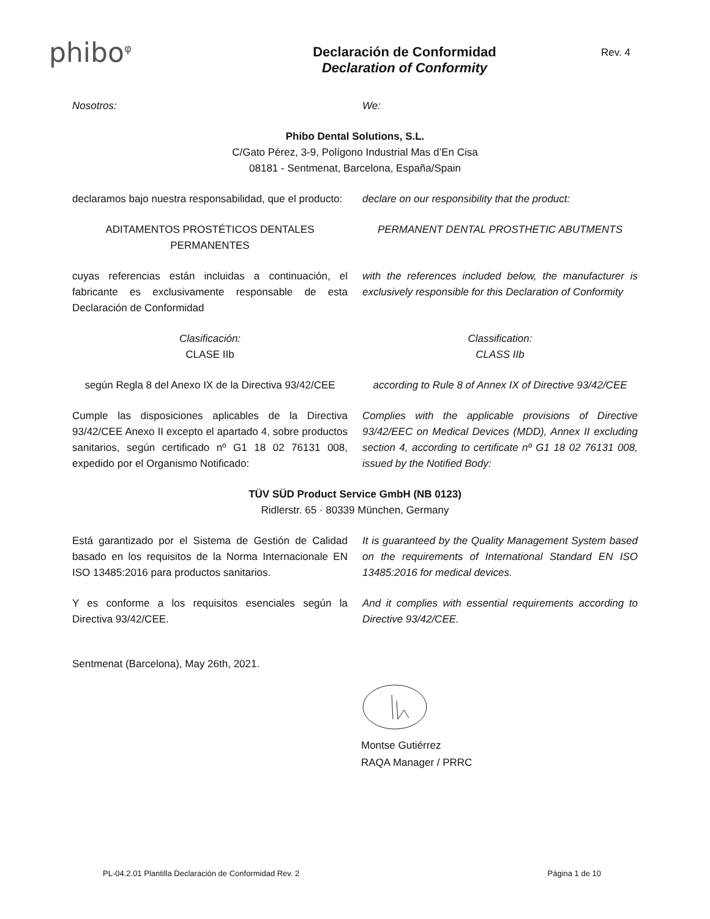phibo<sup>φ</sup>
Declaración de Conformidad
Declaration of Conformity
Rev. 4
Nosotros: We:
Phibo Dental Solutions, S.L.
C/Gato Pérez, 3-9, Polígono Industrial Mas d’En Cisa
08181 - Sentmenat, Barcelona, España/Spain
declaramos bajo nuestra responsabilidad, que el producto:
declare on our responsibility that the product:
ADITAMENTOS PROSTÉTICOS DENTALES PERMANENTES
PERMANENT DENTAL PROSTHETIC ABUTMENTS
cuyas referencias están incluidas a continuación, el fabricante es exclusivamente responsable de esta Declaración de Conformidad
with the references included below, the manufacturer is exclusively responsible for this Declaration of Conformity
Clasificación:
CLASE IIb
Classification:
CLASS IIb
según Regla 8 del Anexo IX de la Directiva 93/42/CEE
according to Rule 8 of Annex IX of Directive 93/42/CEE
Cumple las disposiciones aplicables de la Directiva 93/42/CEE Anexo II excepto el apartado 4, sobre productos sanitarios, según certificado nº G1 18 02 76131 008, expedido por el Organismo Notificado:
Complies with the applicable provisions of Directive 93/42/EEC on Medical Devices (MDD), Annex II excluding section 4, according to certificate nº G1 18 02 76131 008, issued by the Notified Body:
TÜV SÜD Product Service GmbH (NB 0123)
Ridlerstr. 65 · 80339 München, Germany
Está garantizado por el Sistema de Gestión de Calidad basado en los requisitos de la Norma Internacionale EN ISO 13485:2016 para productos sanitarios.
It is guaranteed by the Quality Management System based on the requirements of International Standard EN ISO 13485:2016 for medical devices.
Y es conforme a los requisitos esenciales según la Directiva 93/42/CEE.
And it complies with essential requirements according to Directive 93/42/CEE.
Sentmenat (Barcelona), May 26th, 2021.
Montse Gutiérrez
RAQA Manager / PRRC
PL-04.2.01 Plantilla Declaración de Conformidad Rev. 2 Página 1 de 10